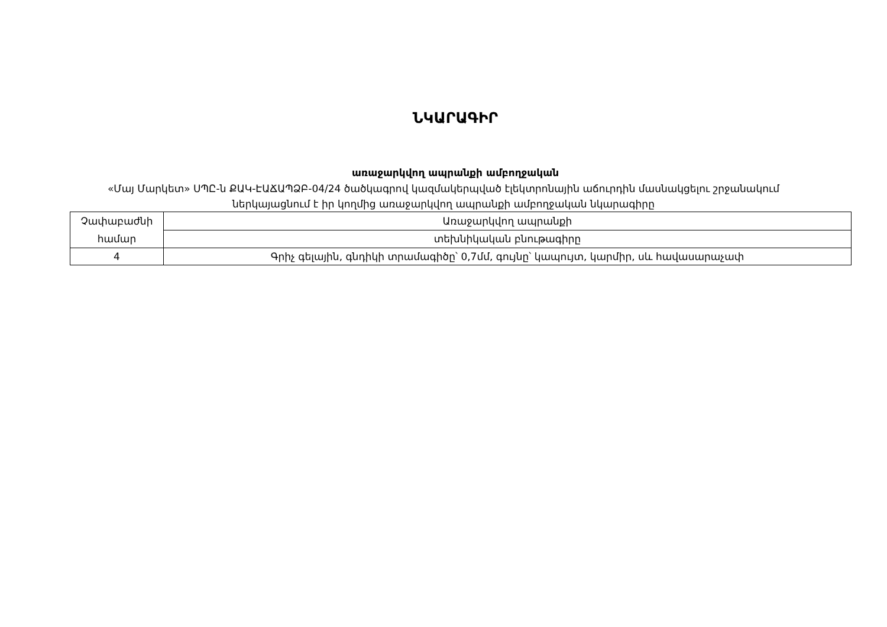ՆԿԱՐԱԳԻՐ
առաջարկվող ապրանքի ամբողջական
«Մայ Մարկետ» ՍՊԸ-ն ՔԱԿ-ԷԱՃԱՊՁԲ-04/24 ծածկագրով կազմակերպված էլեկտրոնային աճուրդին մասնակցելու շրջանակում ներկայացնում է իր կողմից առաջարկվող ապրանքի ամբողջական նկարագիրը
| Չափաբաժնի համար | Առաջարկվող ապրանքի |
| | տեխնիկական բնութագիրը |
| 4 | Գրիչ գելային, գնդիկի տրամագիծը՝ 0,7մմ, գույնը՝ կապույտ, կարմիր, սև հավասարաչափ |